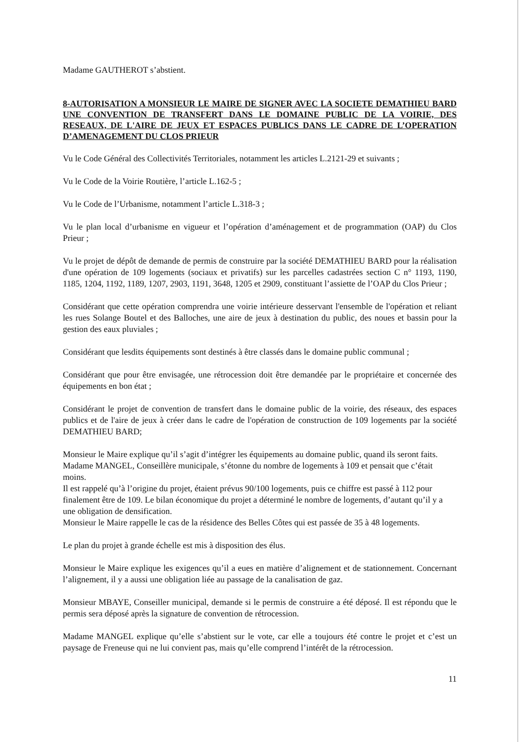Madame GAUTHEROT s’abstient.
8-AUTORISATION A MONSIEUR LE MAIRE DE SIGNER AVEC LA SOCIETE DEMATHIEU BARD UNE CONVENTION DE TRANSFERT DANS LE DOMAINE PUBLIC DE LA VOIRIE, DES RESEAUX, DE L'AIRE DE JEUX ET ESPACES PUBLICS DANS LE CADRE DE L’OPERATION D’AMENAGEMENT DU CLOS PRIEUR
Vu le Code Général des Collectivités Territoriales, notamment les articles L.2121-29 et suivants ;
Vu le Code de la Voirie Routière, l’article L.162-5 ;
Vu le Code de l’Urbanisme, notamment l’article L.318-3 ;
Vu le plan local d’urbanisme en vigueur et l’opération d’aménagement et de programmation (OAP) du Clos Prieur ;
Vu le projet de dépôt de demande de permis de construire par la société DEMATHIEU BARD pour la réalisation d'une opération de 109 logements (sociaux et privatifs) sur les parcelles cadastrées section C n° 1193, 1190, 1185, 1204, 1192, 1189, 1207, 2903, 1191, 3648, 1205 et 2909, constituant l’assiette de l’OAP du Clos Prieur ;
Considérant que cette opération comprendra une voirie intérieure desservant l'ensemble de l'opération et reliant les rues Solange Boutel et des Balloches, une aire de jeux à destination du public, des noues et bassin pour la gestion des eaux pluviales ;
Considérant que lesdits équipements sont destinés à être classés dans le domaine public communal ;
Considérant que pour être envisagée, une rétrocession doit être demandée par le propriétaire et concernée des équipements en bon état ;
Considérant le projet de convention de transfert dans le domaine public de la voirie, des réseaux, des espaces publics et de l'aire de jeux à créer dans le cadre de l'opération de construction de 109 logements par la société DEMATHIEU BARD;
Monsieur le Maire explique qu’il s’agit d’intégrer les équipements au domaine public, quand ils seront faits.
Madame MANGEL, Conseillère municipale, s’étonne du nombre de logements à 109 et pensait que c’était moins.
Il est rappelé qu’à l’origine du projet, étaient prévus 90/100 logements, puis ce chiffre est passé à 112 pour finalement être de 109. Le bilan économique du projet a déterminé le nombre de logements, d’autant qu’il y a une obligation de densification.
Monsieur le Maire rappelle le cas de la résidence des Belles Côtes qui est passée de 35 à 48 logements.
Le plan du projet à grande échelle est mis à disposition des élus.
Monsieur le Maire explique les exigences qu’il a eues en matière d’alignement et de stationnement. Concernant l’alignement, il y a aussi une obligation liée au passage de la canalisation de gaz.
Monsieur MBAYE, Conseiller municipal, demande si le permis de construire a été déposé. Il est répondu que le permis sera déposé après la signature de convention de rétrocession.
Madame MANGEL explique qu’elle s’abstient sur le vote, car elle a toujours été contre le projet et c’est un paysage de Freneuse qui ne lui convient pas, mais qu’elle comprend l’intérêt de la rétrocession.
11